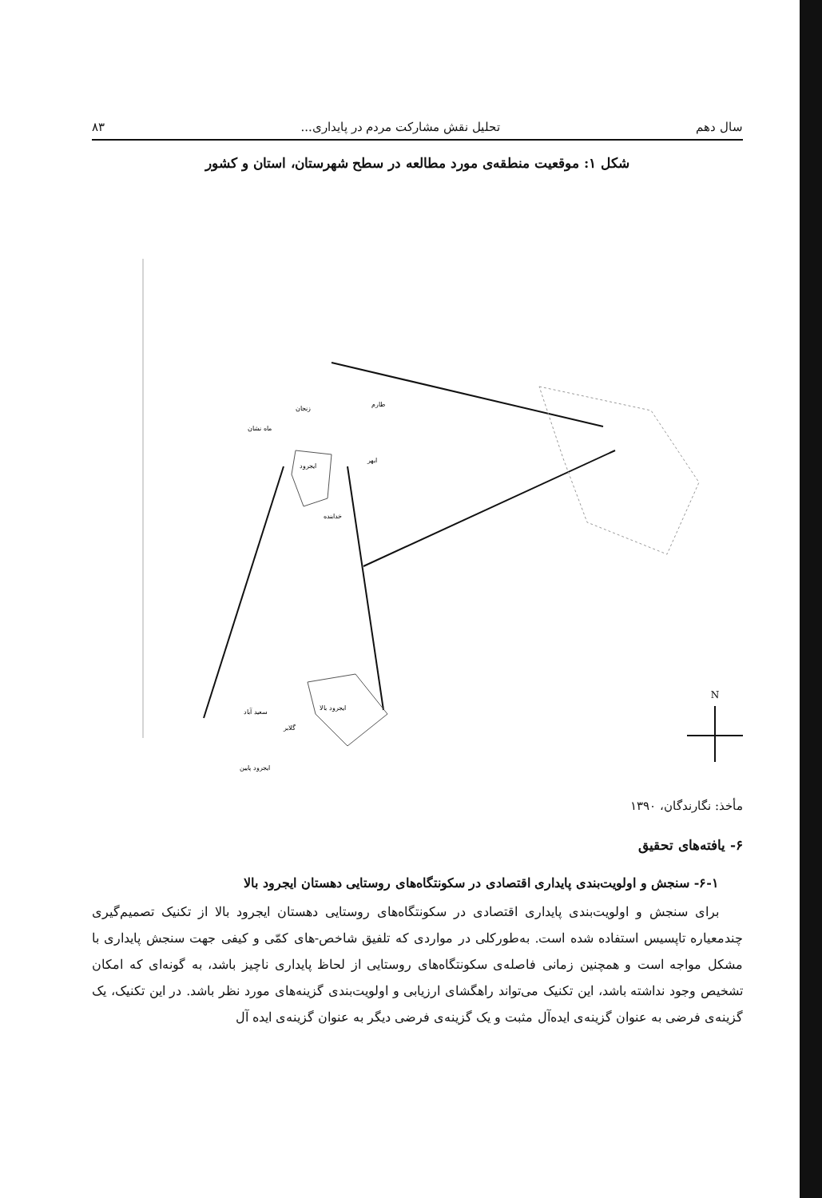سال دهم تحلیل نقش مشارکت مردم در پایداری... ۸۳
شکل ۱: موقعیت منطقه‌ی مورد مطالعه در سطح شهرستان، استان و کشور
ایجرود
ایجرود بالا
سعید آباد
گلابر
ایجرود پایین
زنجان
ماه نشان
طارم
ابهر
خدابنده
N
مأخذ: نگارندگان، ۱۳۹۰
۶- یافته‌های تحقیق
۶-۱- سنجش و اولویت‌بندی پایداری اقتصادی در سکونتگاه‌های روستایی دهستان ایجرود بالا
برای سنجش و اولویت‌بندی پایداری اقتصادی در سکونتگاه‌های روستایی دهستان ایجرود بالا از تکنیک تصمیم‌گیری چندمعیاره تاپسیس استفاده شده است. به‌طورکلی در مواردی که تلفیق شاخص-های کمّی و کیفی جهت سنجش پایداری با مشکل مواجه است و همچنین زمانی فاصله‌ی سکونتگاه‌های روستایی از لحاظ پایداری ناچیز باشد، به گونه‌ای که امکان تشخیص وجود نداشته باشد، این تکنیک می‌تواند راهگشای ارزیابی و اولویت‌بندی گزینه‌های مورد نظر باشد. در این تکنیک، یک گزینه‌ی فرضی به عنوان گزینه‌ی ایده‌آل مثبت و یک گزینه‌ی فرضی دیگر به عنوان گزینه‌ی ایده آل